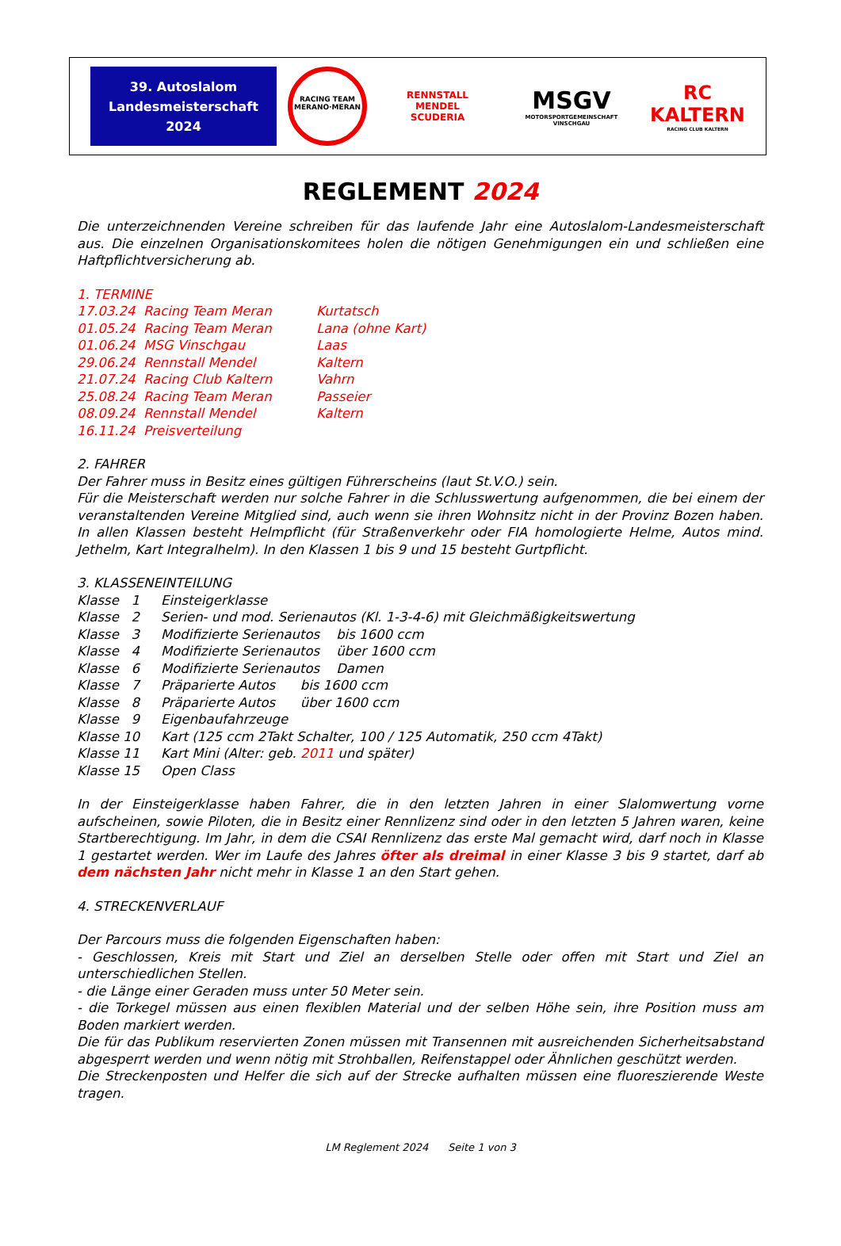39. Autoslalom
Landesmeisterschaft
2024
RACING TEAM MERANO·MERAN
RENNSTALL
MENDEL
SCUDERIA
MSGV
MOTORSPORTGEMEINSCHAFT VINSCHGAU
RC
KALTERN
RACING CLUB KALTERN
REGLEMENT 2024
Die unterzeichnenden Vereine schreiben für das laufende Jahr eine Autoslalom-Landesmeisterschaft aus. Die einzelnen Organisationskomitees holen die nötigen Genehmigungen ein und schließen eine Haftpflichtversicherung ab.
1. TERMINE
| 17.03.24 | Racing Team Meran | Kurtatsch |
| 01.05.24 | Racing Team Meran | Lana (ohne Kart) |
| 01.06.24 | MSG Vinschgau | Laas |
| 29.06.24 | Rennstall Mendel | Kaltern |
| 21.07.24 | Racing Club Kaltern | Vahrn |
| 25.08.24 | Racing Team Meran | Passeier |
| 08.09.24 | Rennstall Mendel | Kaltern |
| 16.11.24 | Preisverteilung | |
2. FAHRER
Der Fahrer muss in Besitz eines gültigen Führerscheins (laut St.V.O.) sein.
Für die Meisterschaft werden nur solche Fahrer in die Schlusswertung aufgenommen, die bei einem der veranstaltenden Vereine Mitglied sind, auch wenn sie ihren Wohnsitz nicht in der Provinz Bozen haben. In allen Klassen besteht Helmpflicht (für Straßenverkehr oder FIA homologierte Helme, Autos mind. Jethelm, Kart Integralhelm). In den Klassen 1 bis 9 und 15 besteht Gurtpflicht.
3. KLASSENEINTEILUNG
| Klasse 1 | Einsteigerklasse |
| Klasse 2 | Serien- und mod. Serienautos (Kl. 1-3-4-6) mit Gleichmäßigkeitswertung |
| Klasse 3 | Modifizierte Serienautos bis 1600 ccm |
| Klasse 4 | Modifizierte Serienautos über 1600 ccm |
| Klasse 6 | Modifizierte Serienautos Damen |
| Klasse 7 | Präparierte Autos bis 1600 ccm |
| Klasse 8 | Präparierte Autos über 1600 ccm |
| Klasse 9 | Eigenbaufahrzeuge |
| Klasse 10 | Kart (125 ccm 2Takt Schalter, 100 / 125 Automatik, 250 ccm 4Takt) |
| Klasse 11 | Kart Mini (Alter: geb. 2011 und später) |
| Klasse 15 | Open Class |
In der Einsteigerklasse haben Fahrer, die in den letzten Jahren in einer Slalomwertung vorne aufscheinen, sowie Piloten, die in Besitz einer Rennlizenz sind oder in den letzten 5 Jahren waren, keine Startberechtigung. Im Jahr, in dem die CSAI Rennlizenz das erste Mal gemacht wird, darf noch in Klasse 1 gestartet werden. Wer im Laufe des Jahres öfter als dreimal in einer Klasse 3 bis 9 startet, darf ab dem nächsten Jahr nicht mehr in Klasse 1 an den Start gehen.
4. STRECKENVERLAUF
Der Parcours muss die folgenden Eigenschaften haben:
- Geschlossen, Kreis mit Start und Ziel an derselben Stelle oder offen mit Start und Ziel an unterschiedlichen Stellen.
- die Länge einer Geraden muss unter 50 Meter sein.
- die Torkegel müssen aus einen flexiblen Material und der selben Höhe sein, ihre Position muss am Boden markiert werden.
Die für das Publikum reservierten Zonen müssen mit Transennen mit ausreichenden Sicherheitsabstand abgesperrt werden und wenn nötig mit Strohballen, Reifenstappel oder Ähnlichen geschützt werden.
Die Streckenposten und Helfer die sich auf der Strecke aufhalten müssen eine fluoreszierende Weste tragen.
LM Reglement 2024 Seite 1 von 3